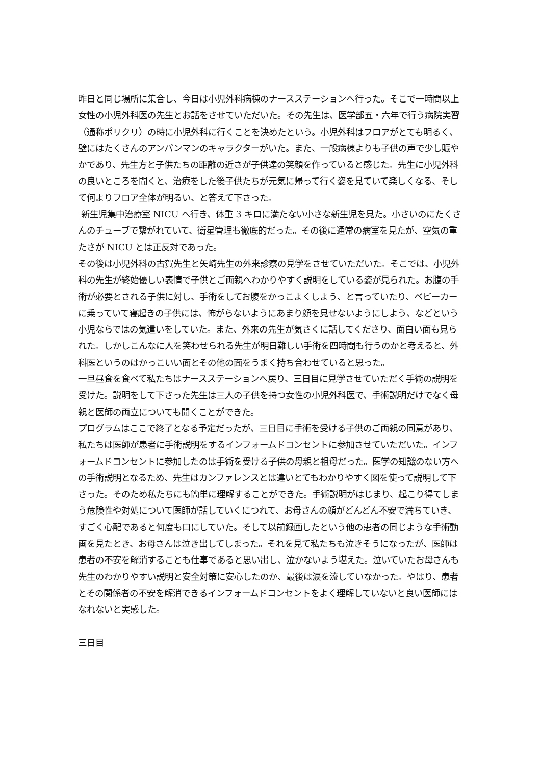昨日と同じ場所に集合し、今日は小児外科病棟のナースステーションへ行った。そこで一時間以上女性の小児外科医の先生とお話をさせていただいた。その先生は、医学部五・六年で行う病院実習（通称ポリクリ）の時に小児外科に行くことを決めたという。小児外科はフロアがとても明るく、壁にはたくさんのアンパンマンのキャラクターがいた。また、一般病棟よりも子供の声で少し賑やかであり、先生方と子供たちの距離の近さが子供達の笑顔を作っていると感じた。先生に小児外科の良いところを聞くと、治療をした後子供たちが元気に帰って行く姿を見ていて楽しくなる、そして何よりフロア全体が明るい、と答えて下さった。
新生児集中治療室 NICU へ行き、体重 3 キロに満たない小さな新生児を見た。小さいのにたくさんのチューブで繋がれていて、衛星管理も徹底的だった。その後に通常の病室を見たが、空気の重たさが NICU とは正反対であった。
その後は小児外科の古賀先生と矢崎先生の外来診察の見学をさせていただいた。そこでは、小児外科の先生が終始優しい表情で子供とご両親へわかりやすく説明をしている姿が見られた。お腹の手術が必要とされる子供に対し、手術をしてお腹をかっこよくしよう、と言っていたり、ベビーカーに乗っていて寝起きの子供には、怖がらないようにあまり顔を見せないようにしよう、などという小児ならではの気遣いをしていた。また、外来の先生が気さくに話してくださり、面白い面も見られた。しかしこんなに人を笑わせられる先生が明日難しい手術を四時間も行うのかと考えると、外科医というのはかっこいい面とその他の面をうまく持ち合わせていると思った。
一旦昼食を食べて私たちはナースステーションへ戻り、三日目に見学させていただく手術の説明を受けた。説明をして下さった先生は三人の子供を持つ女性の小児外科医で、手術説明だけでなく母親と医師の両立についても聞くことができた。
プログラムはここで終了となる予定だったが、三日目に手術を受ける子供のご両親の同意があり、私たちは医師が患者に手術説明をするインフォームドコンセントに参加させていただいた。インフォームドコンセントに参加したのは手術を受ける子供の母親と祖母だった。医学の知識のない方への手術説明となるため、先生はカンファレンスとは違いとてもわかりやすく図を使って説明して下さった。そのため私たちにも簡単に理解することができた。手術説明がはじまり、起こり得てしまう危険性や対処について医師が話していくにつれて、お母さんの顔がどんどん不安で満ちていき、すごく心配であると何度も口にしていた。そして以前録画したという他の患者の同じような手術動画を見たとき、お母さんは泣き出してしまった。それを見て私たちも泣きそうになったが、医師は患者の不安を解消することも仕事であると思い出し、泣かないよう堪えた。泣いていたお母さんも先生のわかりやすい説明と安全対策に安心したのか、最後は涙を流していなかった。やはり、患者とその関係者の不安を解消できるインフォームドコンセントをよく理解していないと良い医師にはなれないと実感した。
三日目